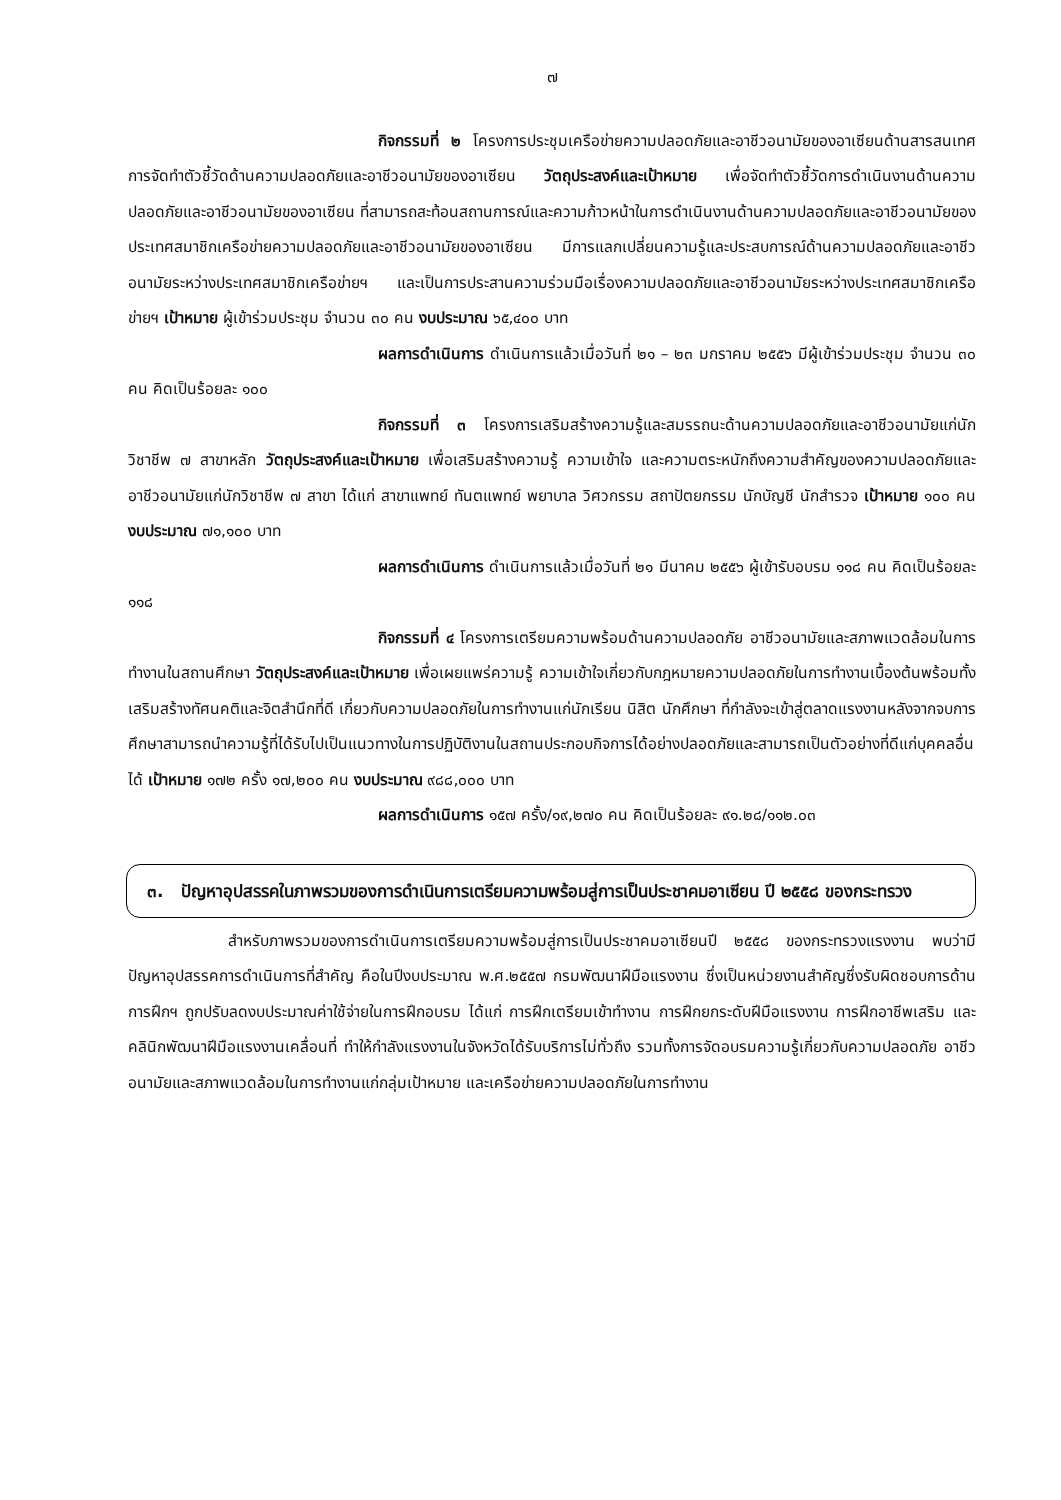๗
กิจกรรมที่ ๒ โครงการประชุมเครือข่ายความปลอดภัยและอาชีวอนามัยของอาเซียนด้านสารสนเทศการจัดทำตัวชี้วัดด้านความปลอดภัยและอาชีวอนามัยของอาเซียน วัตถุประสงค์และเป้าหมาย เพื่อจัดทำตัวชี้วัดการดำเนินงานด้านความปลอดภัยและอาชีวอนามัยของอาเซียน ที่สามารถสะท้อนสถานการณ์และความก้าวหน้าในการดำเนินงานด้านความปลอดภัยและอาชีวอนามัยของประเทศสมาชิกเครือข่ายความปลอดภัยและอาชีวอนามัยของอาเซียน มีการแลกเปลี่ยนความรู้และประสบการณ์ด้านความปลอดภัยและอาชีวอนามัยระหว่างประเทศสมาชิกเครือข่ายฯ และเป็นการประสานความร่วมมือเรื่องความปลอดภัยและอาชีวอนามัยระหว่างประเทศสมาชิกเครือข่ายฯ เป้าหมาย ผู้เข้าร่วมประชุม จำนวน ๓๐ คน งบประมาณ ๖๕,๔๐๐ บาท
ผลการดำเนินการ ดำเนินการแล้วเมื่อวันที่ ๒๑ – ๒๓ มกราคม ๒๕๕๖ มีผู้เข้าร่วมประชุม จำนวน ๓๐ คน คิดเป็นร้อยละ ๑๐๐
กิจกรรมที่ ๓ โครงการเสริมสร้างความรู้และสมรรถนะด้านความปลอดภัยและอาชีวอนามัยแก่นักวิชาชีพ ๗ สาขาหลัก วัตถุประสงค์และเป้าหมาย เพื่อเสริมสร้างความรู้ ความเข้าใจ และความตระหนักถึงความสำคัญของความปลอดภัยและอาชีวอนามัยแก่นักวิชาชีพ ๗ สาขา ได้แก่ สาขาแพทย์ ทันตแพทย์ พยาบาล วิศวกรรม สถาปัตยกรรม นักบัญชี นักสำรวจ เป้าหมาย ๑๐๐ คน งบประมาณ ๗๑,๑๐๐ บาท
ผลการดำเนินการ ดำเนินการแล้วเมื่อวันที่ ๒๑ มีนาคม ๒๕๕๖ ผู้เข้ารับอบรม ๑๑๘ คน คิดเป็นร้อยละ ๑๑๘
กิจกรรมที่ ๔ โครงการเตรียมความพร้อมด้านความปลอดภัย อาชีวอนามัยและสภาพแวดล้อมในการทำงานในสถานศึกษา วัตถุประสงค์และเป้าหมาย เพื่อเผยแพร่ความรู้ ความเข้าใจเกี่ยวกับกฎหมายความปลอดภัยในการทำงานเบื้องต้นพร้อมทั้งเสริมสร้างทัศนคติและจิตสำนึกที่ดี เกี่ยวกับความปลอดภัยในการทำงานแก่นักเรียน นิสิต นักศึกษา ที่กำลังจะเข้าสู่ตลาดแรงงานหลังจากจบการศึกษาสามารถนำความรู้ที่ได้รับไปเป็นแนวทางในการปฏิบัติงานในสถานประกอบกิจการได้อย่างปลอดภัยและสามารถเป็นตัวอย่างที่ดีแก่บุคคลอื่นได้ เป้าหมาย ๑๗๒ ครั้ง ๑๗,๒๐๐ คน งบประมาณ ๙๘๘,๐๐๐ บาท
ผลการดำเนินการ ๑๕๗ ครั้ง/๑๙,๒๗๐ คน คิดเป็นร้อยละ ๙๑.๒๘/๑๑๒.๐๓
๓. ปัญหาอุปสรรคในภาพรวมของการดำเนินการเตรียมความพร้อมสู่การเป็นประชาคมอาเซียน ปี ๒๕๕๘ ของกระทรวง
สำหรับภาพรวมของการดำเนินการเตรียมความพร้อมสู่การเป็นประชาคมอาเซียนปี ๒๕๕๘ ของกระทรวงแรงงาน พบว่ามีปัญหาอุปสรรคการดำเนินการที่สำคัญ คือในปีงบประมาณ พ.ศ.๒๕๕๗ กรมพัฒนาฝีมือแรงงาน ซึ่งเป็นหน่วยงานสำคัญซึ่งรับผิดชอบการด้านการฝึกฯ ถูกปรับลดงบประมาณค่าใช้จ่ายในการฝึกอบรม ได้แก่ การฝึกเตรียมเข้าทำงาน การฝึกยกระดับฝีมือแรงงาน การฝึกอาชีพเสริม และคลินิกพัฒนาฝีมือแรงงานเคลื่อนที่ ทำให้กำลังแรงงานในจังหวัดได้รับบริการไม่ทั่วถึง รวมทั้งการจัดอบรมความรู้เกี่ยวกับความปลอดภัย อาชีวอนามัยและสภาพแวดล้อมในการทำงานแก่กลุ่มเป้าหมาย และเครือข่ายความปลอดภัยในการทำงาน